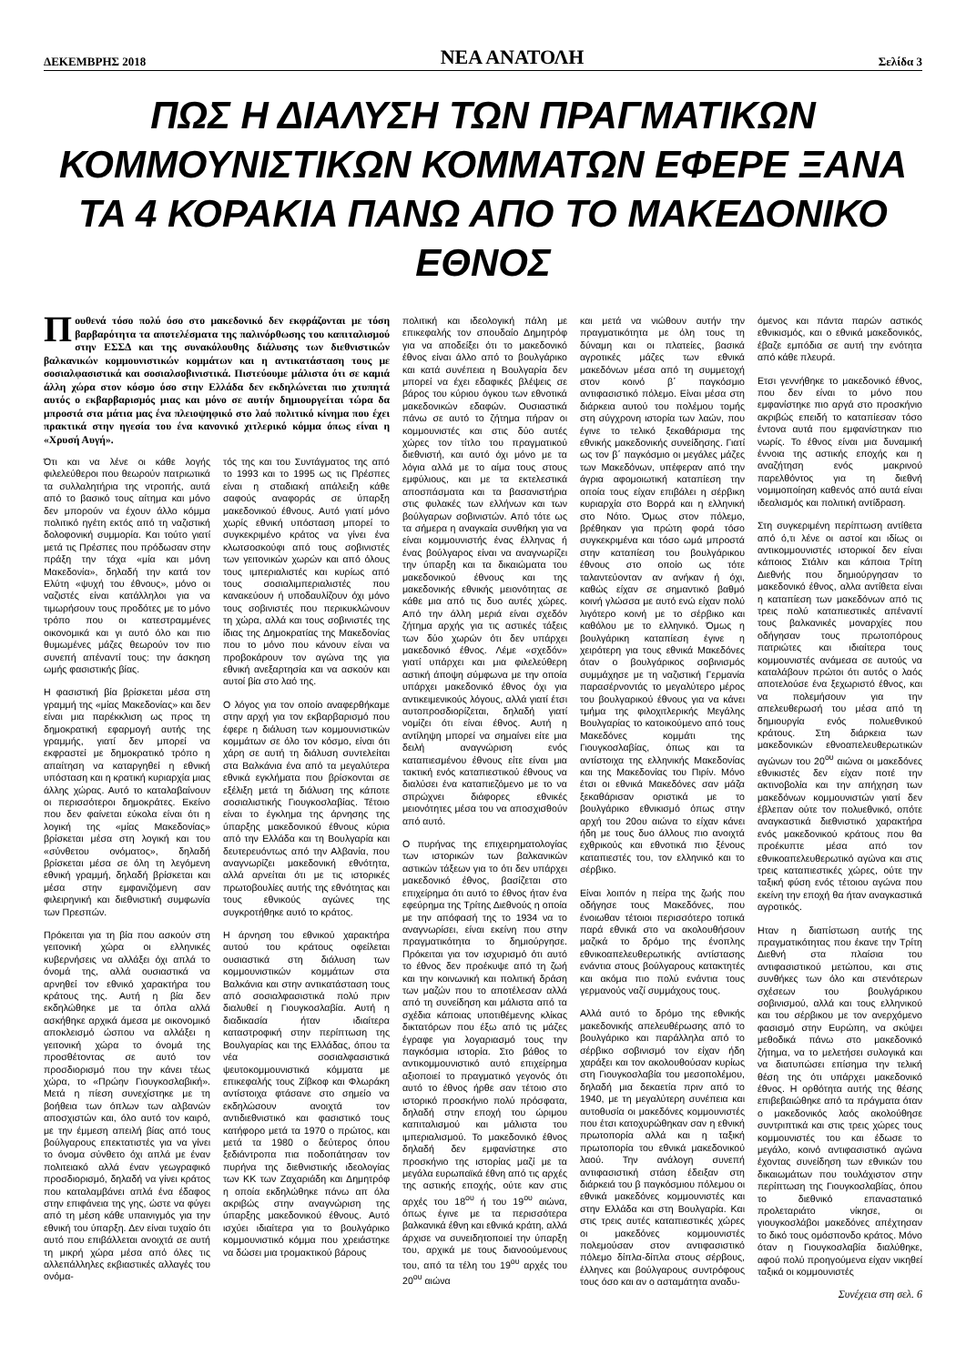ΔΕΚΕΜΒΡΗΣ 2018 ΝΕΑ ΑΝΑΤΟΛΗ Σελίδα 3
ΠΩΣ Η ΔΙΑΛΥΣΗ ΤΩΝ ΠΡΑΓΜΑΤΙΚΩΝ
ΚΟΜΜΟΥΝΙΣΤΙΚΩΝ ΚΟΜΜΑΤΩΝ ΕΦΕΡΕ ΞΑΝΑ
ΤΑ 4 ΚΟΡΑΚΙΑ ΠΑΝΩ ΑΠΟ ΤΟ ΜΑΚΕΔΟΝΙΚΟ ΕΘΝΟΣ
Πουθενά τόσο πολύ όσο στο μακεδονικό δεν εκφράζονται με τόση βαρβαρότητα τα αποτελέσματα της παλινόρθωσης του καπιταλισμού στην ΕΣΣΔ και της συνακόλουθης διάλυσης των διεθνιστικών βαλκανικών κομμουνιστικών κομμάτων και η αντικατάσταση τους με σοσιαλφασιστικά και σοσιαλσοβινιστικά. Πιστεύουμε μάλιστα ότι σε καμιά άλλη χώρα στον κόσμο όσο στην Ελλάδα δεν εκδηλώνεται πιο χτυπητά αυτός ο εκβαρβαρισμός μιας και μόνο σε αυτήν δημιουργείται τώρα δα μπροστά στα μάτια μας ένα πλειοψηφικό στο λαό πολιτικό κίνημα που έχει πρακτικά στην ηγεσία του ένα κανονικό χιτλερικό κόμμα όπως είναι η «Χρυσή Αυγή».
Ότι και να λένε οι κάθε λογής φιλελεύθεροι που θεωρούν πατριωτικά τα συλλαλητήρια της ντροπής, αυτά από το βασικό τους αίτημα και μόνο δεν μπορούν να έχουν άλλο κόμμα πολιτικό ηγέτη εκτός από τη ναζιστική δολοφονική συμμορία. Και τούτο γιατί μετά τις Πρέσπες που πρόδωσαν στην πράξη την τάχα «μία και μόνη Μακεδονία», δηλαδή την κατά τον Ελύτη «ψυχή του έθνους», μόνο οι ναζιστές είναι κατάλληλοι για να τιμωρήσουν τους προδότες με το μόνο τρόπο που οι κατεστραμμένες οικονομικά και γι αυτό όλο και πιο θυμωμένες μάζες θεωρούν τον πιο συνεπή απέναντί τους: την άσκηση ωμής φασιστικής βίας.
Η φασιστική βία βρίσκεται μέσα στη γραμμή της «μίας Μακεδονίας» και δεν είναι μια παρέκκλιση ως προς τη δημοκρατική εφαρμογή αυτής της γραμμής, γιατί δεν μπορεί να εκφραστεί με δημοκρατικό τρόπο η απαίτηση να καταργηθεί η εθνική υπόσταση και η κρατική κυριαρχία μιας άλλης χώρας. Αυτό το καταλαβαίνουν οι περισσότεροι δημοκράτες. Εκείνο που δεν φαίνεται εύκολα είναι ότι η λογική της «μίας Μακεδονίας» βρίσκεται μέσα στη λογική και του «σύνθετου ονόματος», δηλαδή βρίσκεται μέσα σε όλη τη λεγόμενη εθνική γραμμή, δηλαδή βρίσκεται και μέσα στην εμφανιζόμενη σαν φιλειρηνική και διεθνιστική συμφωνία των Πρεσπών.
Πρόκειται για τη βία που ασκούν στη γειτονική χώρα οι ελληνικές κυβερνήσεις να αλλάξει όχι απλά το όνομά της, αλλά ουσιαστικά να αρνηθεί τον εθνικό χαρακτήρα του κράτους της. Αυτή η βία δεν εκδηλώθηκε με τα όπλα αλλά ασκήθηκε αρχικά άμεσα με οικονομικό αποκλεισμό ώσπου να αλλάξει η γειτονική χώρα το όνομά της προσθέτοντας σε αυτό τον προσδιορισμό που την κάνει τέως χώρα, το «Πρώην Γιουγκοσλαβική». Μετά η πίεση συνεχίστηκε με τη βοήθεια των όπλων των αλβανών αποσχιστών και, όλο αυτό τον καιρό, με την έμμεση απειλή βίας από τους βούλγαρους επεκτατιστές για να γίνει το όνομα σύνθετο όχι απλά με έναν πολιτειακό αλλά έναν γεωγραφικό προσδιορισμό, δηλαδή να γίνει κράτος που καταλαμβάνει απλά ένα έδαφος στην επιφάνεια της γης, ώστε να φύγει από τη μέση κάθε υπαινιγμός για την εθνική του ύπαρξη. Δεν είναι τυχαίο ότι αυτό που επιβάλλεται ανοιχτά σε αυτή τη μικρή χώρα μέσα από όλες τις αλλεπάλληλες εκβιαστικές αλλαγές του ονόμα-
τός της και του Συντάγματος της από το 1993 και το 1995 ως τις Πρέσπες είναι η σταδιακή απάλειξη κάθε σαφούς αναφοράς σε ύπαρξη μακεδονικού έθνους. Αυτό γιατί μόνο χωρίς εθνική υπόσταση μπορεί το συγκεκριμένο κράτος να γίνει ένα κλωτσοσκούφι από τους σοβινιστές των γειτονικών χωρών και από όλους τους ιμπεριαλιστές και κυρίως από τους σοσιαλιμπεριαλιστές που κανακεύουν ή υποδαυλίζουν όχι μόνο τους σοβινιστές που περικυκλώνουν τη χώρα, αλλά και τους σοβινιστές της ίδιας της Δημοκρατίας της Μακεδονίας που το μόνο που κάνουν είναι να προβοκάρουν τον αγώνα της για εθνική ανεξαρτησία και να ασκούν και αυτοί βία στο λαό της.
Ο λόγος για τον οποίο αναφερθήκαμε στην αρχή για τον εκβαρβαρισμό που έφερε η διάλυση των κομμουνιστικών κομμάτων σε όλο τον κόσμο, είναι ότι χάρη σε αυτή τη διάλυση συντελείται στα Βαλκάνια ένα από τα μεγαλύτερα εθνικά εγκλήματα που βρίσκονται σε εξέλιξη μετά τη διάλυση της κάποτε σοσιαλιστικής Γιουγκοσλαβίας. Τέτοιο είναι το έγκλημα της άρνησης της ύπαρξης μακεδονικού έθνους κύρια από την Ελλάδα και τη Βουλγαρία και δευτερευόντως από την Αλβανία, που αναγνωρίζει μακεδονική εθνότητα, αλλά αρνείται ότι με τις ιστορικές πρωτοβουλίες αυτής της εθνότητας και τους εθνικούς αγώνες της συγκροτήθηκε αυτό το κράτος.
Η άρνηση του εθνικού χαρακτήρα αυτού του κράτους οφείλεται ουσιαστικά στη διάλυση των κομμουνιστικών κομμάτων στα Βαλκάνια και στην αντικατάσταση τους από σοσιαλφασιστικά πολύ πριν διαλυθεί η Γιουγκοσλαβία. Αυτή η διαδικασία ήταν ιδιαίτερα καταστροφική στην περίπτωση της Βουλγαρίας και της Ελλάδας, όπου τα νέα σοσιαλφασιστικά ψευτοκομμουνιστικά κόμματα με επικεφαλής τους Ζίβκοφ και Φλωράκη αντίστοιχα φτάσανε στο σημείο να εκδηλώσουν ανοιχτά τον αντιδιεθνιστικό και φασιστικό τους κατήφορο μετά τα 1970 ο πρώτος, και μετά τα 1980 ο δεύτερος όπου ξεδιάντροπα πια ποδοπάτησαν τον πυρήνα της διεθνιστικής ιδεολογίας των ΚΚ των Ζαχαριάδη και Δημητρόφ η οποία εκδηλώθηκε πάνω απ όλα ακριβώς στην αναγνώριση της ύπαρξης μακεδονικού έθνους. Αυτό ισχύει ιδιαίτερα για το βουλγάρικο κομμουνιστικό κόμμα που χρειάστηκε να δώσει μια τρομακτικού βάρους
πολιτική και ιδεολογική πάλη με επικεφαλής τον σπουδαίο Δημητρόφ για να αποδείξει ότι το μακεδονικό έθνος είναι άλλο από το βουλγάρικο και κατά συνέπεια η Βουλγαρία δεν μπορεί να έχει εδαφικές βλέψεις σε βάρος του κύριου όγκου των εθνοτικά μακεδονικών εδαφών. Ουσιαστικά πάνω σε αυτό το ζήτημα πήραν οι κομμουνιστές και στις δύο αυτές χώρες τον τίτλο του πραγματικού διεθνιστή, και αυτό όχι μόνο με τα λόγια αλλά με το αίμα τους στους εμφύλιους, και με τα εκτελεστικά αποσπάσματα και τα βασανιστήρια στις φυλακές των ελλήνων και των βούλγαρων σοβινιστών. Από τότε ως τα σήμερα η αναγκαία συνθήκη για να είναι κομμουνιστής ένας έλληνας ή ένας βούλγαρος είναι να αναγνωρίζει την ύπαρξη και τα δικαιώματα του μακεδονικού έθνους και της μακεδονικής εθνικής μειονότητας σε κάθε μια από τις δυο αυτές χώρες. Από την άλλη μεριά είναι σχεδόν ζήτημα αρχής για τις αστικές τάξεις των δύο χωρών ότι δεν υπάρχει μακεδονικό έθνος. Λέμε «σχεδόν» γιατί υπάρχει και μια φιλελεύθερη αστική άποψη σύμφωνα με την οποία υπάρχει μακεδονικό έθνος όχι για αντικειμενικούς λόγους, αλλά γιατί έτσι αυτοπροσδιορίζεται, δηλαδή γιατί νομίζει ότι είναι έθνος. Αυτή η αντίληψη μπορεί να σημαίνει είτε μια δειλή αναγνώριση ενός καταπιεσμένου έθνους είτε είναι μια τακτική ενός καταπιεστικού έθνους να διαλύσει ένα καταπιεζόμενο με το να σπρώχνει διάφορες εθνικές μειονότητες μέσα του να αποσχισθούν από αυτό.
Ο πυρήνας της επιχειρηματολογίας των ιστορικών των βαλκανικών αστικών τάξεων για το ότι δεν υπάρχει μακεδονικό έθνος, βασίζεται στο επιχείρημα ότι αυτό το έθνος ήταν ένα εφεύρημα της Τρίτης Διεθνούς η οποία με την απόφασή της το 1934 να το αναγνωρίσει, είναι εκείνη που στην πραγματικότητα το δημιούργησε. Πρόκειται για τον ισχυρισμό ότι αυτό το έθνος δεν προέκυψε από τη ζωή και την κοινωνική και πολιτική δράση των μαζών που το αποτέλεσαν αλλά από τη συνείδηση και μάλιστα από τα σχέδια κάποιας υποτιθέμενης κλίκας δικτατόρων που έξω από τις μάζες έγραφε για λογαριασμό τους την παγκόσμια ιστορία. Στο βάθος το αντικομμουνιστικό αυτό επιχείρημα αξιοποιεί το πραγματικό γεγονός ότι αυτό το έθνος ήρθε σαν τέτοιο στο ιστορικό προσκήνιο πολύ πρόσφατα, δηλαδή στην εποχή του ώριμου καπιταλισμού και μάλιστα του ιμπεριαλισμού. Το μακεδονικό έθνος δηλαδή δεν εμφανίστηκε στο προσκήνιο της ιστορίας μαζί με τα μεγάλα ευρωπαϊκά έθνη από τις αρχές της αστικής εποχής, ούτε καν στις αρχές του 18<sup>ου</sup> ή του 19<sup>ου</sup> αιώνα, όπως έγινε με τα περισσότερα βαλκανικά έθνη και εθνικά κράτη, αλλά άρχισε να συνειδητοποιεί την ύπαρξη του, αρχικά με τους διανοούμενους του, από τα τέλη του 19<sup>ου</sup> αρχές του 20<sup>ου</sup> αιώνα
και μετά να νιώθουν αυτήν την πραγματικότητα με όλη τους τη δύναμη και οι πλατείες, βασικά αγροτικές μάζες των εθνικά μακεδόνων μέσα από τη συμμετοχή στον κοινό β΄ παγκόσμιο αντιφασιστικό πόλεμο. Είναι μέσα στη διάρκεια αυτού του πολέμου τομής στη σύγχρονη ιστορία των λαών, που έγινε το τελικό ξεκαθάρισμα της εθνικής μακεδονικής συνείδησης. Γιατί ως τον β΄ παγκόσμιο οι μεγάλες μάζες των Μακεδόνων, υπέφεραν από την άγρια αφομοιωτική καταπίεση την οποία τους είχαν επιβάλει η σέρβικη κυριαρχία στο Βορρά και η ελληνική στο Νότο. Όμως στον πόλεμο, βρέθηκαν για πρώτη φορά τόσο συγκεκριμένα και τόσο ωμά μπροστά στην καταπίεση του βουλγάρικου έθνους στο οποίο ως τότε ταλαντεύονταν αν ανήκαν ή όχι, καθώς είχαν σε σημαντικό βαθμό κοινή γλώσσα με αυτό ενώ είχαν πολύ λιγότερο κοινή με το σέρβικο και καθόλου με το ελληνικό. Όμως η βουλγάρικη καταπίεση έγινε η χειρότερη για τους εθνικά Μακεδόνες όταν ο βουλγάρικος σοβινισμός συμμάχησε με τη ναζιστική Γερμανία παρασέρνοντάς το μεγαλύτερο μέρος του βουλγαρικού έθνους για να κάνει τμήμα της φιλοχιτλερικής Μεγάλης Βουλγαρίας το κατοικούμενο από τους Μακεδόνες κομμάτι της Γιουγκοσλαβίας, όπως και τα αντίστοιχα της ελληνικής Μακεδονίας και της Μακεδονίας του Πιρίν. Μόνο έτσι οι εθνικά Μακεδόνες σαν μάζα ξεκαθάρισαν οριστικά με το βουλγάρικο εθνικισμό όπως στην αρχή του 20ου αιώνα το είχαν κάνει ήδη με τους δυο άλλους πιο ανοιχτά εχθρικούς και εθνοτικά πιο ξένους καταπιεστές του, τον ελληνικό και το σέρβικο.
Είναι λοιπόν η πείρα της ζωής που οδήγησε τους Μακεδόνες, που ένοιωθαν τέτοιοι περισσότερο τοπικά παρά εθνικά στο να ακολουθήσουν μαζικά το δρόμο της ένοπλης εθνικοαπελευθερωτικής αντίστασης ενάντια στους βούλγαρους κατακτητές και ακόμα πιο πολύ ενάντια τους γερμανούς ναζί συμμάχους τους.
Αλλά αυτό το δρόμο της εθνικής μακεδονικής απελευθέρωσης από το βουλγάρικο και παράλληλα από το σέρβικο σοβινισμό τον είχαν ήδη χαράξει και τον ακολουθούσαν κυρίως στη Γιουγκοσλαβία του μεσοπολέμου, δηλαδή μια δεκαετία πριν από το 1940, με τη μεγαλύτερη συνέπεια και αυτοθυσία οι μακεδόνες κομμουνιστές που έτσι κατοχυρώθηκαν σαν η εθνική πρωτοπορία αλλά και η ταξική πρωτοπορία του εθνικά μακεδονικού λαού. Την ανάλογη συνεπή αντιφασιστική στάση έδειξαν στη διάρκειά του β παγκόσμιου πόλεμου οι εθνικά μακεδόνες κομμουνιστές και στην Ελλάδα και στη Βουλγαρία. Και στις τρεις αυτές καταπιεστικές χώρες οι μακεδόνες κομμουνιστές πολεμούσαν στον αντιφασιστικό πόλεμο δίπλα-δίπλα στους σέρβους, έλληνες και βούλγαρους συντρόφους τους όσο και αν ο ασταμάτητα αναδυ-
όμενος και πάντα παρών αστικός εθνικισμός, και ο εθνικά μακεδονικός, έβαζε εμπόδια σε αυτή την ενότητα από κάθε πλευρά.
Ετσι γεννήθηκε το μακεδονικό έθνος, που δεν είναι το μόνο που εμφανίστηκε πιο αργά στο προσκήνιο ακριβώς επειδή το καταπίεσαν τόσο έντονα αυτά που εμφανίστηκαν πιο νωρίς. Το έθνος είναι μια δυναμική έννοια της αστικής εποχής και η αναζήτηση ενός μακρινού παρελθόντος για τη διεθνή νομιμοποίηση καθενός από αυτά είναι ιδεαλισμός και πολιτική αντίδραση.
Στη συγκεριμένη περίπτωση αντίθετα από ό,τι λένε οι αστοί και ιδίως οι αντικομμουνιστές ιστορικοί δεν είναι κάποιος Στάλιν και κάποια Τρίτη Διεθνής που δημιούργησαν το μακεδονικό έθνος, αλλα αντίθετα είναι η καταπίεση των μακεδόνων από τις τρεις πολύ καταπιεστικές απέναντί τους βαλκανικές μοναρχίες που οδήγησαν τους πρωτοπόρους πατριώτες και ιδιαίτερα τους κομμουνιστές ανάμεσα σε αυτούς να καταλάβουν πρώτοι ότι αυτός ο λαός αποτελούσε ένα ξεχωριστό έθνος, και να πολεμήσουν για την απελευθερωσή του μέσα από τη δημιουργία ενός πολυεθνικού κράτους. Στη διάρκεια των μακεδονικών εθνοαπελευθερωτικών αγώνων του 20<sup>ου</sup> αιώνα οι μακεδόνες εθνικιστές δεν είχαν ποτέ την ακτινοβολία και την απήχηση των μακεδόνων κομμουνιστών γιατί δεν έβλεπαν ούτε τον πολυεθνικό, οπότε αναγκαστικά διεθνιστικό χαρακτήρα ενός μακεδονικού κράτους που θα προέκυπτε μέσα από τον εθνικοαπελευθερωτικό αγώνα και στις τρεις καταπιεστικές χώρες, ούτε την ταξική φύση ενός τέτοιου αγώνα που εκείνη την εποχή θα ήταν αναγκαστικά αγροτικός.
Ηταν η διαπίστωση αυτής της πραγματικότητας που έκανε την Τρίτη Διεθνή στα πλαίσια του αντιφασιστικού μετώπου, και στις συνθήκες των όλο και στενότερων σχέσεων του βουλγάρικου σοβινισμού, αλλά και τους ελληνικού και του σέρβικου με τον ανερχόμενο φασισμό στην Ευρώπη, να σκύψει μεθοδικά πάνω στο μακεδονικό ζήτημα, να το μελετήσει συλογικά και να διατυπώσει επίσημα την τελική θέση της ότι υπάρχει μακεδονικό έθνος. Η ορθότητα αυτής της θέσης επιβεβαιώθηκε από τα πράγματα όταν ο μακεδονικός λαός ακολούθησε συντριπτικά και στις τρεις χώρες τους κομμουνιστές του και έδωσε το μεγάλο, κοινό αντιφασιστικό αγώνα έχοντας συνείδηση των εθνικών του δικαιωμάτων που τουλάχιστον στην περίπτωση της Γιουγκοσλαβίας, όπου το διεθνικό επαναστατικό προλεταριάτο νίκησε, οι γιουγκοσλάβοι μακεδόνες απέχτησαν το δικό τους ομόσπονδο κράτος. Μόνο όταν η Γιουγκοσλαβία διαλύθηκε, αφού πολύ προηγούμενα είχαν νικηθεί ταξικά οι κομμουνιστές
Συνέχεια στη σελ. 6